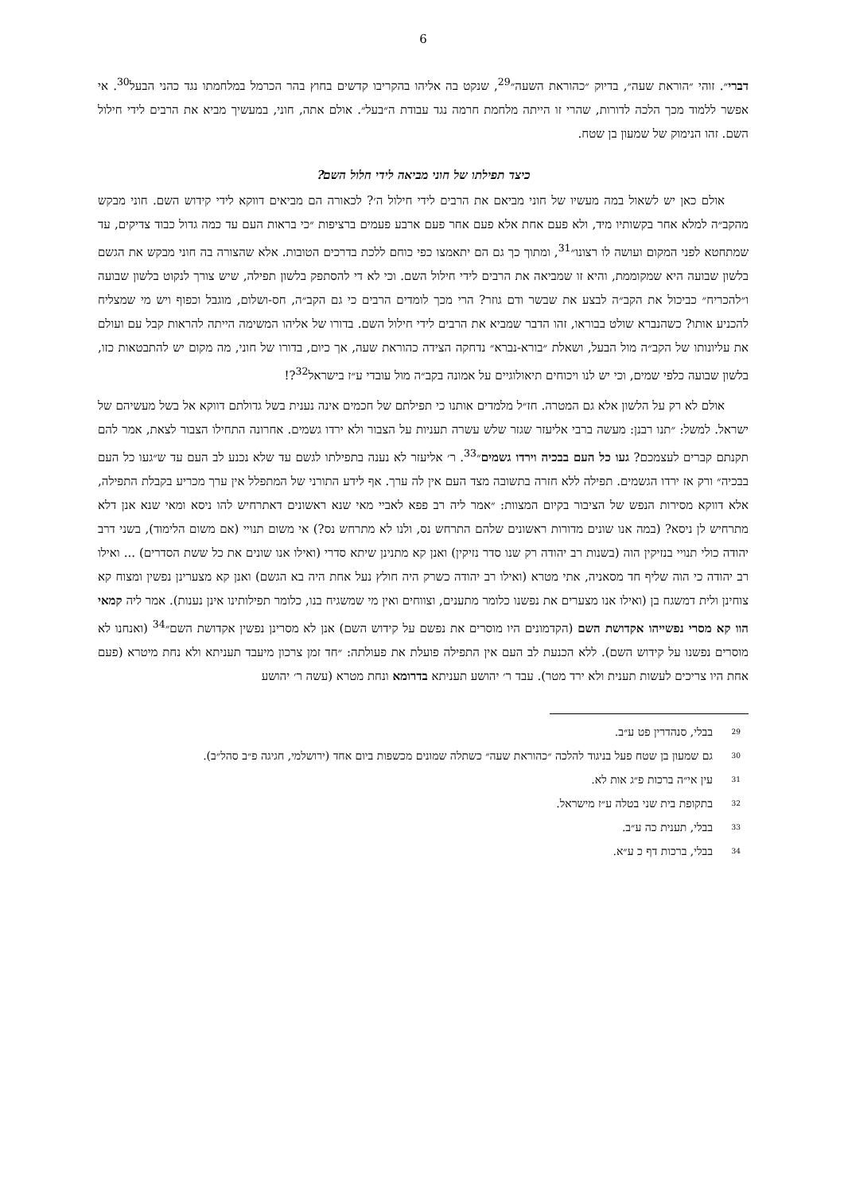6
דברי״. זוהי ״הוראת שעה״, בדיוק ״כהוראת השעה״<sup>29</sup>, שנקט בה אליהו בהקריבו קדשים בחוץ בהר הכרמל במלחמתו נגד כהני הבעל<sup>30</sup>. אי אפשר ללמוד מכך הלכה לדורות, שהרי זו הייתה מלחמת חרמה נגד עבודת ה״בעל״. אולם אתה, חוני, במעשיך מביא את הרבים לידי חילול השם. זהו הנימוק של שמעון בן שטח.
כיצד תפילתו של חוני מביאה לידי חלול השם?
אולם כאן יש לשאול במה מעשיו של חוני מביאם את הרבים לידי חילול ה׳? לכאורה הם מביאים דווקא לידי קידוש השם. חוני מבקש מהקב״ה למלא אחר בקשותיו מיד, ולא פעם אחת אלא פעם אחר פעם ארבע פעמים ברציפות ״כי בראות העם עד כמה גדול כבוד צדיקים, עד שמתחטא לפני המקום ועושה לו רצונו״<sup>31</sup>, ומתוך כך גם הם יתאמצו כפי כוחם ללכת בדרכים הטובות. אלא שהצורה בה חוני מבקש את הגשם בלשון שבועה היא שמקוממת, והיא זו שמביאה את הרבים לידי חילול השם. וכי לא די להסתפק בלשון תפילה, שיש צורך לנקוט בלשון שבועה ו״להכריח״ כביכול את הקב״ה לבצע את שבשר ודם גוזר? הרי מכך לומדים הרבים כי גם הקב״ה, חס-ושלום, מוגבל וכפוף ויש מי שמצליח להכניע אותו? כשהנברא שולט בבוראו, זהו הדבר שמביא את הרבים לידי חילול השם. בדורו של אליהו המשימה הייתה להראות קבל עם ועולם את עליונותו של הקב״ה מול הבעל, ושאלת ״בורא-נברא״ נדחקה הצידה כהוראת שעה, אך כיום, בדורו של חוני, מה מקום יש להתבטאות כזו, בלשון שבועה כלפי שמים, וכי יש לנו ויכוחים תיאולוגיים על אמונה בקב״ה מול עובדי ע״ז בישראל<sup>32</sup>?!
אולם לא רק על הלשון אלא גם המטרה. חז״ל מלמדים אותנו כי תפילתם של חכמים אינה נענית בשל גדולתם דווקא אל בשל מעשיהם של ישראל. למשל: ״תנו רבנן: מעשה ברבי אליעזר שגזר שלש עשרה תעניות על הצבור ולא ירדו גשמים. אחרונה התחילו הצבור לצאת, אמר להם תקנתם קברים לעצמכם? געו כל העם בבכיה וירדו גשמים״<sup>33</sup>. ר׳ אליעזר לא נענה בתפילתו לגשם עד שלא נכנע לב העם עד ש״געו כל העם בבכיה״ ורק אז ירדו הגשמים. תפילה ללא חזרה בתשובה מצד העם אין לה ערך. אף לידע התורני של המתפלל אין ערך מכריע בקבלת התפילה, אלא דווקא מסירות הנפש של הציבור בקיום המצוות: ״אמר ליה רב פפא לאביי מאי שנא ראשונים דאתרחיש להו ניסא ומאי שנא אנן דלא מתרחיש לן ניסא? (במה אנו שונים מדורות ראשונים שלהם התרחש נס, ולנו לא מתרחש נס?) אי משום תנויי (אם משום הלימוד), בשני דרב יהודה כולי תנויי בנזיקין הוה (בשנות רב יהודה רק שנו סדר נזיקין) ואנן קא מתנינן שיתא סדרי (ואילו אנו שונים את כל ששת הסדרים) ... ואילו רב יהודה כי הוה שליף חד מסאניה, אתי מטרא (ואילו רב יהודה כשרק היה חולץ נעל אחת היה בא הגשם) ואנן קא מצערינן נפשין ומצוח קא צוחינן ולית דמשגח בן (ואילו אנו מצערים את נפשנו כלומר מתענים, וצווחים ואין מי שמשגיח בנו, כלומר תפילותינו אינן נענות). אמר ליה קמאי הוו קא מסרי נפשייהו אקדושת השם (הקדמונים היו מוסרים את נפשם על קידוש השם) אנן לא מסרינן נפשין אקדושת השם״<sup>34</sup> (ואנחנו לא מוסרים נפשנו על קידוש השם). ללא הכנעת לב העם אין התפילה פועלת את פעולתה: ״חד זמן צרכון מיעבד תעניתא ולא נחת מיטרא (פעם אחת היו צריכים לעשות תענית ולא ירד מטר). עבד ר׳ יהושע תעניתא בדרומא ונחת מטרא (עשה ר׳ יהושע
<sup>29</sup> בבלי, סנהדרין פט ע״ב.
<sup>30</sup> גם שמעון בן שטח פעל בניגוד להלכה ״כהוראת שעה״ כשתלה שמונים מכשפות ביום אחד (ירושלמי, חגיגה פ״ב סהל״ב).
<sup>31</sup> עין אי״ה ברכות פ״ג אות לא.
<sup>32</sup> בתקופת בית שני בטלה ע״ז מישראל.
<sup>33</sup> בבלי, תענית כה ע״ב.
<sup>34</sup> בבלי, ברכות דף כ ע״א.